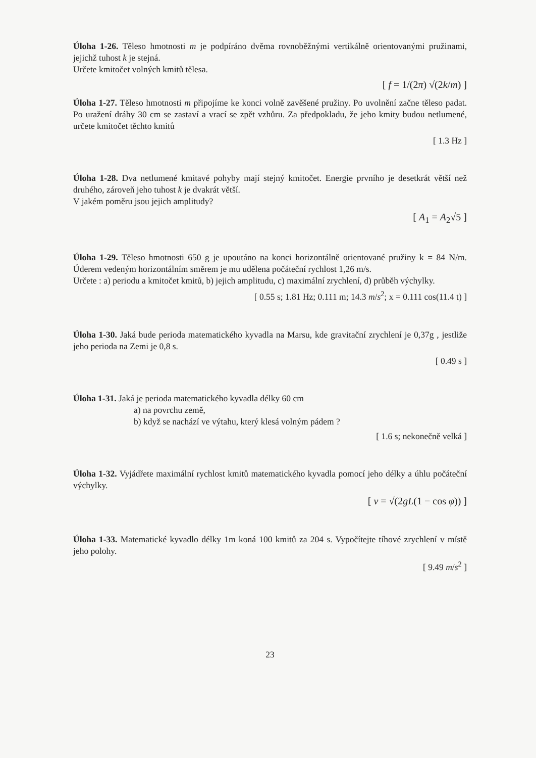Úloha 1-26. Těleso hmotnosti m je podpíráno dvěma rovnoběžnými vertikálně orientovanými pružinami, jejichž tuhost k je stejná.
Určete kmitočet volných kmitů tělesa.
[ f = 1/(2π) √(2k/m) ]
Úloha 1-27. Těleso hmotnosti m připojíme ke konci volně zavěšené pružiny. Po uvolnění začne těleso padat. Po uražení dráhy 30 cm se zastaví a vrací se zpět vzhůru. Za předpokladu, že jeho kmity budou netlumené, určete kmitočet těchto kmitů
[ 1.3 Hz ]
Úloha 1-28. Dva netlumené kmitavé pohyby mají stejný kmitočet. Energie prvního je desetkrát větší než druhého, zároveň jeho tuhost k je dvakrát větší.
V jakém poměru jsou jejich amplitudy?
[ A<sub>1</sub> = A<sub>2</sub>√5 ]
Úloha 1-29. Těleso hmotnosti 650 g je upoutáno na konci horizontálně orientované pružiny k = 84 N/m. Úderem vedeným horizontálním směrem je mu udělena počáteční rychlost 1,26 m/s.
Určete : a) periodu a kmitočet kmitů, b) jejich amplitudu, c) maximální zrychlení, d) průběh výchylky.
[ 0.55 s; 1.81 Hz; 0.111 m; 14.3 m/s<sup>2</sup>; x = 0.111 cos(11.4 t) ]
Úloha 1-30. Jaká bude perioda matematického kyvadla na Marsu, kde gravitační zrychlení je 0,37g , jestliže jeho perioda na Zemi je 0,8 s.
[ 0.49 s ]
Úloha 1-31. Jaká je perioda matematického kyvadla délky 60 cm
a) na povrchu země,
b) když se nachází ve výtahu, který klesá volným pádem ?
[ 1.6 s; nekonečně velká ]
Úloha 1-32. Vyjádřete maximální rychlost kmitů matematického kyvadla pomocí jeho délky a úhlu počáteční výchylky.
[ v = √(2gL(1 − cos φ)) ]
Úloha 1-33. Matematické kyvadlo délky 1m koná 100 kmitů za 204 s. Vypočítejte tíhové zrychlení v místě jeho polohy.
[ 9.49 m/s<sup>2</sup> ]
23